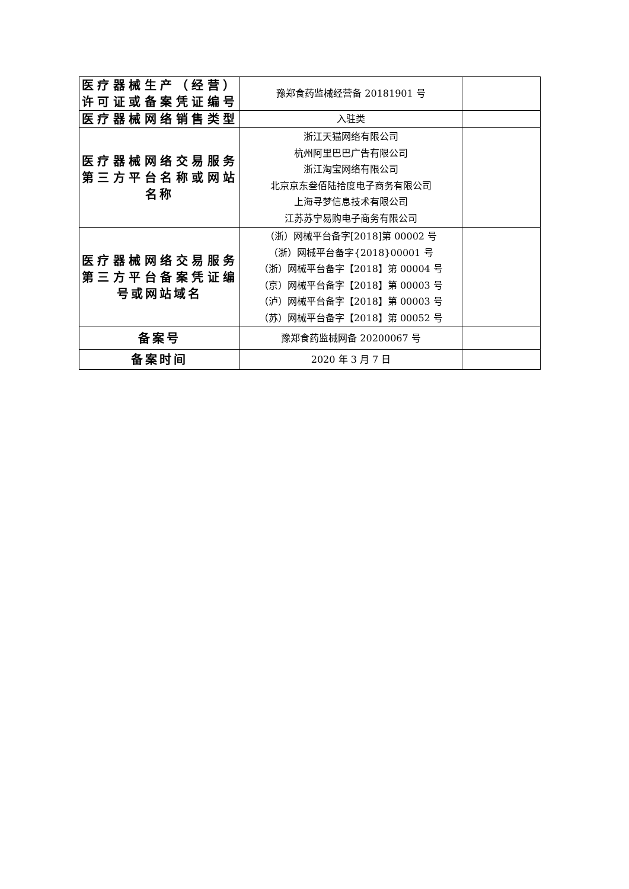| 医疗器械生产（经营）许可证或备案凭证编号 | 豫郑食药监械经营备 20181901 号 | |
| 医疗器械网络销售类型 | 入驻类 | |
| 医疗器械网络交易服务第三方平台名称或网站 名称 | 浙江天猫网络有限公司 杭州阿里巴巴广告有限公司 浙江淘宝网络有限公司 北京京东叁佰陆拾度电子商务有限公司 上海寻梦信息技术有限公司 江苏苏宁易购电子商务有限公司 | |
| 医疗器械网络交易服务第三方平台备案凭证编 号或网站域名 | （浙）网械平台备字[2018]第 00002 号 （浙）网械平台备字{2018}00001 号 （浙）网械平台备字【2018】第 00004 号 （京）网械平台备字【2018】第 00003 号 （泸）网械平台备字【2018】第 00003 号 （苏）网械平台备字【2018】第 00052 号 | |
| 备案号 | 豫郑食药监械网备 20200067 号 | |
| 备案时间 | 2020 年 3 月 7 日 | |